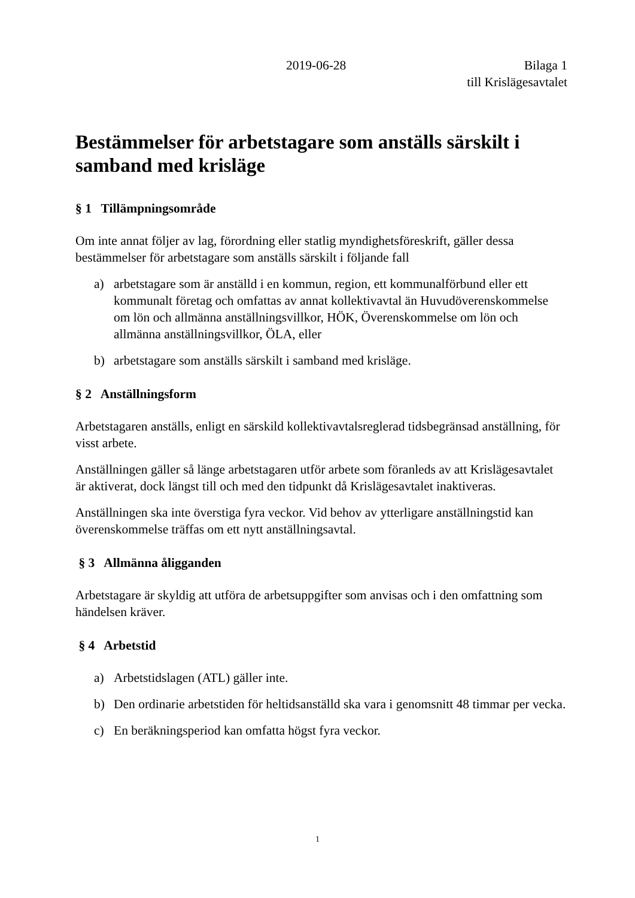2019-06-28 Bilaga 1
till Krislägesavtalet
Bestämmelser för arbetstagare som anställs särskilt i samband med krisläge
§ 1 Tillämpningsområde
Om inte annat följer av lag, förordning eller statlig myndighetsföreskrift, gäller dessa bestämmelser för arbetstagare som anställs särskilt i följande fall
a) arbetstagare som är anställd i en kommun, region, ett kommunalförbund eller ett kommunalt företag och omfattas av annat kollektivavtal än Huvudöverenskommelse om lön och allmänna anställningsvillkor, HÖK, Överenskommelse om lön och allmänna anställningsvillkor, ÖLA, eller
b) arbetstagare som anställs särskilt i samband med krisläge.
§ 2 Anställningsform
Arbetstagaren anställs, enligt en särskild kollektivavtalsreglerad tidsbegränsad anställning, för visst arbete.
Anställningen gäller så länge arbetstagaren utför arbete som föranleds av att Krislägesavtalet är aktiverat, dock längst till och med den tidpunkt då Krislägesavtalet inaktiveras.
Anställningen ska inte överstiga fyra veckor. Vid behov av ytterligare anställningstid kan överenskommelse träffas om ett nytt anställningsavtal.
§ 3 Allmänna åligganden
Arbetstagare är skyldig att utföra de arbetsuppgifter som anvisas och i den omfattning som händelsen kräver.
§ 4 Arbetstid
a) Arbetstidslagen (ATL) gäller inte.
b) Den ordinarie arbetstiden för heltidsanställd ska vara i genomsnitt 48 timmar per vecka.
c) En beräkningsperiod kan omfatta högst fyra veckor.
1